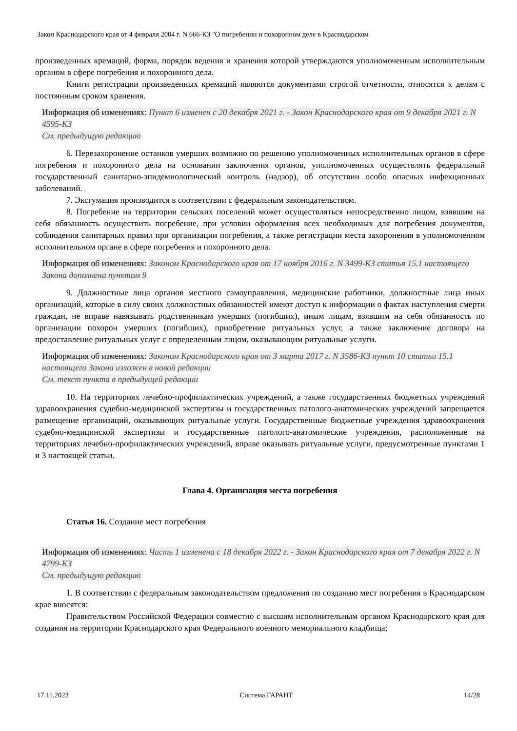Закон Краснодарского края от 4 февраля 2004 г. N 666-КЗ "О погребении и похоронном деле в Краснодарском
произведенных кремаций, форма, порядок ведения и хранения которой утверждаются уполномоченным исполнительным органом в сфере погребения и похоронного дела.
Книги регистрации произведенных кремаций являются документами строгой отчетности, относятся к делам с постоянным сроком хранения.
Информация об изменениях: Пункт 6 изменен с 20 декабря 2021 г. - Закон Краснодарского края от 9 декабря 2021 г. N 4595-КЗ
См. предыдущую редакцию
6. Перезахоронение останков умерших возможно по решению уполномоченных исполнительных органов в сфере погребения и похоронного дела на основании заключения органов, уполномоченных осуществлять федеральный государственный санитарно-эпидемиологический контроль (надзор), об отсутствии особо опасных инфекционных заболеваний.
7. Эксгумация производится в соответствии с федеральным законодательством.
8. Погребение на территории сельских поселений может осуществляться непосредственно лицом, взявшим на себя обязанность осуществить погребение, при условии оформления всех необходимых для погребения документов, соблюдения санитарных правил при организации погребения, а также регистрации места захоронения в уполномоченном исполнительном органе в сфере погребения и похоронного дела.
Информация об изменениях: Законом Краснодарского края от 17 ноября 2016 г. N 3499-КЗ статья 15.1 настоящего Закона дополнена пунктом 9
9. Должностные лица органов местного самоуправления, медицинские работники, должностные лица иных организаций, которые в силу своих должностных обязанностей имеют доступ к информации о фактах наступления смерти граждан, не вправе навязывать родственникам умерших (погибших), иным лицам, взявшим на себя обязанность по организации похорон умерших (погибших), приобретение ритуальных услуг, а также заключение договора на предоставление ритуальных услуг с определенным лицом, оказывающим ритуальные услуги.
Информация об изменениях: Законом Краснодарского края от 3 марта 2017 г. N 3586-КЗ пункт 10 статьи 15.1 настоящего Закона изложен в новой редакции
См. текст пункта в предыдущей редакции
10. На территориях лечебно-профилактических учреждений, а также государственных бюджетных учреждений здравоохранения судебно-медицинской экспертизы и государственных патолого-анатомических учреждений запрещается размещение организаций, оказывающих ритуальные услуги. Государственные бюджетные учреждения здравоохранения судебно-медицинской экспертизы и государственные патолого-анатомические учреждения, расположенные на территориях лечебно-профилактических учреждений, вправе оказывать ритуальные услуги, предусмотренные пунктами 1 и 3 настоящей статьи.
Глава 4. Организация места погребения
Статья 16. Создание мест погребения
Информация об изменениях: Часть 1 изменена с 18 декабря 2022 г. - Закон Краснодарского края от 7 декабря 2022 г. N 4799-КЗ
См. предыдущую редакцию
1. В соответствии с федеральным законодательством предложения по созданию мест погребения в Краснодарском крае вносятся:
Правительством Российской Федерации совместно с высшим исполнительным органом Краснодарского края для создания на территории Краснодарского края Федерального военного мемориального кладбища;
17.11.2023 Система ГАРАНТ 14/28